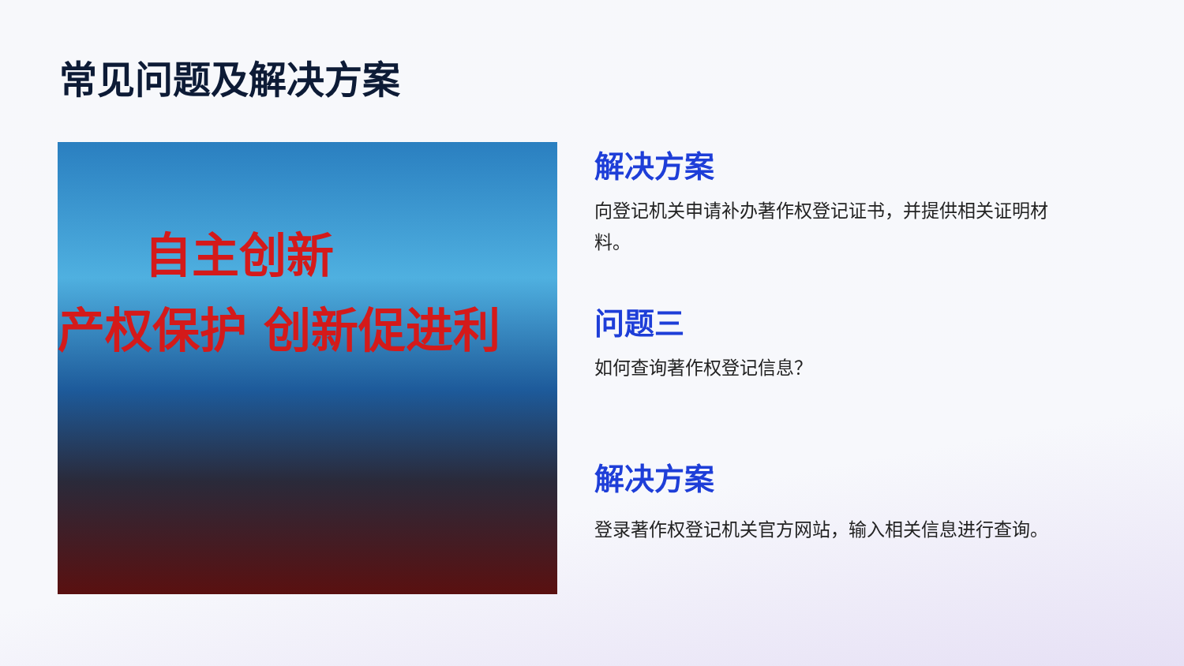常见问题及解决方案
自主创新
产权保护 创新促进利
解决方案
向登记机关申请补办著作权登记证书，并提供相关证明材料。
问题三
如何查询著作权登记信息？
解决方案
登录著作权登记机关官方网站，输入相关信息进行查询。